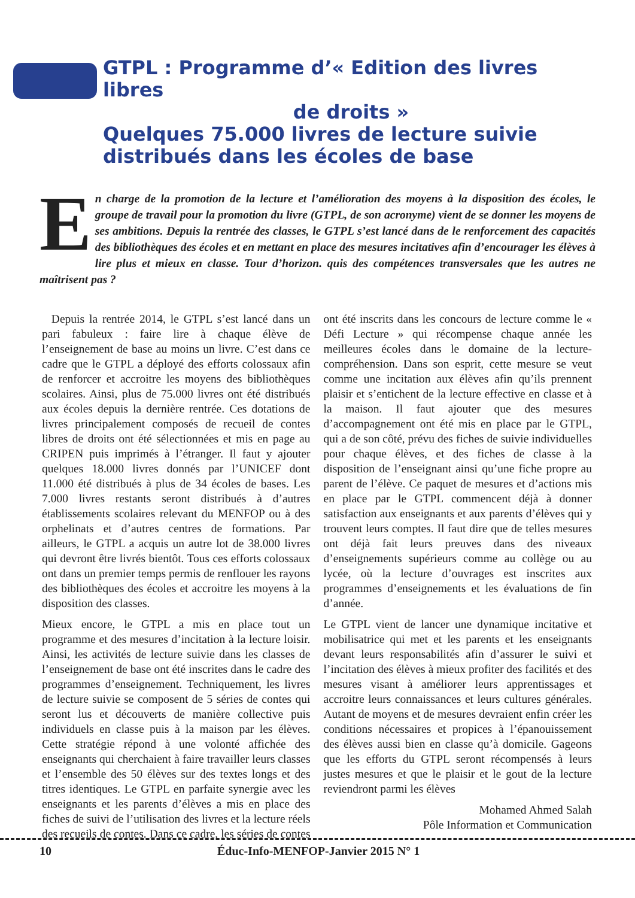GTPL : Programme d’« Edition des livres libres
de droits »
Quelques 75.000 livres de lecture suivie distribués dans les écoles de base
En charge de la promotion de la lecture et l’amélioration des moyens à la disposition des écoles, le groupe de travail pour la promotion du livre (GTPL, de son acronyme) vient de se donner les moyens de ses ambitions. Depuis la rentrée des classes, le GTPL s’est lancé dans de le renforcement des capacités des bibliothèques des écoles et en mettant en place des mesures incitatives afin d’encourager les élèves à lire plus et mieux en classe. Tour d’horizon. quis des compétences transversales que les autres ne maîtrisent pas ?
Depuis la rentrée 2014, le GTPL s’est lancé dans un pari fabuleux : faire lire à chaque élève de l’enseignement de base au moins un livre. C’est dans ce cadre que le GTPL a déployé des efforts colossaux afin de renforcer et accroitre les moyens des bibliothèques scolaires. Ainsi, plus de 75.000 livres ont été distribués aux écoles depuis la dernière rentrée. Ces dotations de livres principalement composés de recueil de contes libres de droits ont été sélectionnées et mis en page au CRIPEN puis imprimés à l’étranger. Il faut y ajouter quelques 18.000 livres donnés par l’UNICEF dont 11.000 été distribués à plus de 34 écoles de bases. Les 7.000 livres restants seront distribués à d’autres établissements scolaires relevant du MENFOP ou à des orphelinats et d’autres centres de formations. Par ailleurs, le GTPL a acquis un autre lot de 38.000 livres qui devront être livrés bientôt. Tous ces efforts colossaux ont dans un premier temps permis de renflouer les rayons des bibliothèques des écoles et accroitre les moyens à la disposition des classes.
Mieux encore, le GTPL a mis en place tout un programme et des mesures d’incitation à la lecture loisir. Ainsi, les activités de lecture suivie dans les classes de l’enseignement de base ont été inscrites dans le cadre des programmes d’enseignement. Techniquement, les livres de lecture suivie se composent de 5 séries de contes qui seront lus et découverts de manière collective puis individuels en classe puis à la maison par les élèves. Cette stratégie répond à une volonté affichée des enseignants qui cherchaient à faire travailler leurs classes et l’ensemble des 50 élèves sur des textes longs et des titres identiques. Le GTPL en parfaite synergie avec les enseignants et les parents d’élèves a mis en place des fiches de suivi de l’utilisation des livres et la lecture réels des recueils de contes. Dans ce cadre, les séries de contes ont été inscrits dans les concours de lecture comme le « Défi Lecture » qui récompense chaque année les meilleures écoles dans le domaine de la lecture-compréhension. Dans son esprit, cette mesure se veut comme une incitation aux élèves afin qu’ils prennent plaisir et s’entichent de la lecture effective en classe et à la maison. Il faut ajouter que des mesures d’accompagnement ont été mis en place par le GTPL, qui a de son côté, prévu des fiches de suivie individuelles pour chaque élèves, et des fiches de classe à la disposition de l’enseignant ainsi qu’une fiche propre au parent de l’élève. Ce paquet de mesures et d’actions mis en place par le GTPL commencent déjà à donner satisfaction aux enseignants et aux parents d’élèves qui y trouvent leurs comptes. Il faut dire que de telles mesures ont déjà fait leurs preuves dans des niveaux d’enseignements supérieurs comme au collège ou au lycée, où la lecture d’ouvrages est inscrites aux programmes d’enseignements et les évaluations de fin d’année.
Le GTPL vient de lancer une dynamique incitative et mobilisatrice qui met et les parents et les enseignants devant leurs responsabilités afin d’assurer le suivi et l’incitation des élèves à mieux profiter des facilités et des mesures visant à améliorer leurs apprentissages et accroitre leurs connaissances et leurs cultures générales. Autant de moyens et de mesures devraient enfin créer les conditions nécessaires et propices à l’épanouissement des élèves aussi bien en classe qu’à domicile. Gageons que les efforts du GTPL seront récompensés à leurs justes mesures et que le plaisir et le gout de la lecture reviendront parmi les élèves
Mohamed Ahmed Salah
Pôle Information et Communication
10 Éduc-Info-MENFOP-Janvier 2015 N° 1